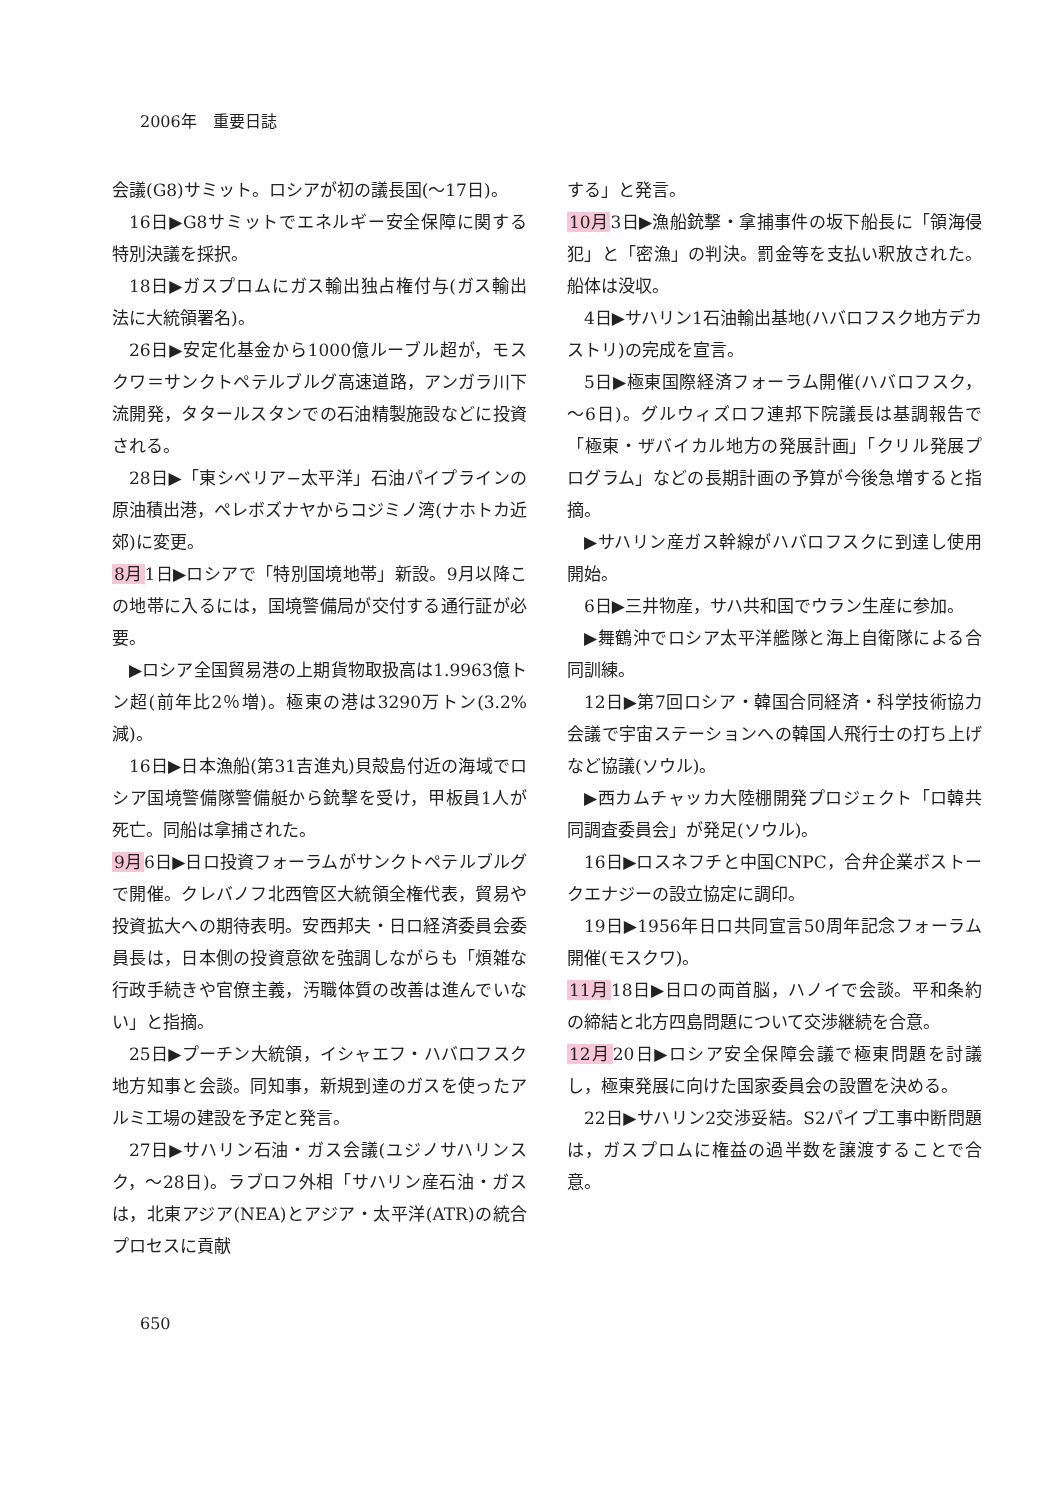2006年　重要日誌
会議(G8)サミット。ロシアが初の議長国(～17日)。
16日▶G8サミットでエネルギー安全保障に関する特別決議を採択。
18日▶ガスプロムにガス輸出独占権付与(ガス輸出法に大統領署名)。
26日▶安定化基金から1000億ルーブル超が，モスクワ＝サンクトペテルブルグ高速道路，アンガラ川下流開発，タタールスタンでの石油精製施設などに投資される。
28日▶「東シベリア−太平洋」石油パイプラインの原油積出港，ペレボズナヤからコジミノ湾(ナホトカ近郊)に変更。
8月1日▶ロシアで「特別国境地帯」新設。9月以降この地帯に入るには，国境警備局が交付する通行証が必要。
▶ロシア全国貿易港の上期貨物取扱高は1.9963億トン超(前年比2％増)。極東の港は3290万トン(3.2%減)。
16日▶日本漁船(第31吉進丸)貝殻島付近の海域でロシア国境警備隊警備艇から銃撃を受け，甲板員1人が死亡。同船は拿捕された。
9月6日▶日ロ投資フォーラムがサンクトペテルブルグで開催。クレバノフ北西管区大統領全権代表，貿易や投資拡大への期待表明。安西邦夫・日ロ経済委員会委員長は，日本側の投資意欲を強調しながらも「煩雑な行政手続きや官僚主義，汚職体質の改善は進んでいない」と指摘。
25日▶プーチン大統領，イシャエフ・ハバロフスク地方知事と会談。同知事，新規到達のガスを使ったアルミ工場の建設を予定と発言。
27日▶サハリン石油・ガス会議(ユジノサハリンスク，～28日)。ラブロフ外相「サハリン産石油・ガスは，北東アジア(NEA)とアジア・太平洋(ATR)の統合プロセスに貢献
する」と発言。
10月3日▶漁船銃撃・拿捕事件の坂下船長に「領海侵犯」と「密漁」の判決。罰金等を支払い釈放された。船体は没収。
4日▶サハリン1石油輸出基地(ハバロフスク地方デカストリ)の完成を宣言。
5日▶極東国際経済フォーラム開催(ハバロフスク，～6日)。グルウィズロフ連邦下院議長は基調報告で「極東・ザバイカル地方の発展計画」「クリル発展プログラム」などの長期計画の予算が今後急増すると指摘。
▶サハリン産ガス幹線がハバロフスクに到達し使用開始。
6日▶三井物産，サハ共和国でウラン生産に参加。
▶舞鶴沖でロシア太平洋艦隊と海上自衛隊による合同訓練。
12日▶第7回ロシア・韓国合同経済・科学技術協力会議で宇宙ステーションへの韓国人飛行士の打ち上げなど協議(ソウル)。
▶西カムチャッカ大陸棚開発プロジェクト「ロ韓共同調査委員会」が発足(ソウル)。
16日▶ロスネフチと中国CNPC，合弁企業ボストークエナジーの設立協定に調印。
19日▶1956年日ロ共同宣言50周年記念フォーラム開催(モスクワ)。
11月18日▶日ロの両首脳，ハノイで会談。平和条約の締結と北方四島問題について交渉継続を合意。
12月20日▶ロシア安全保障会議で極東問題を討議し，極東発展に向けた国家委員会の設置を決める。
22日▶サハリン2交渉妥結。S2パイプ工事中断問題は，ガスプロムに権益の過半数を譲渡することで合意。
650